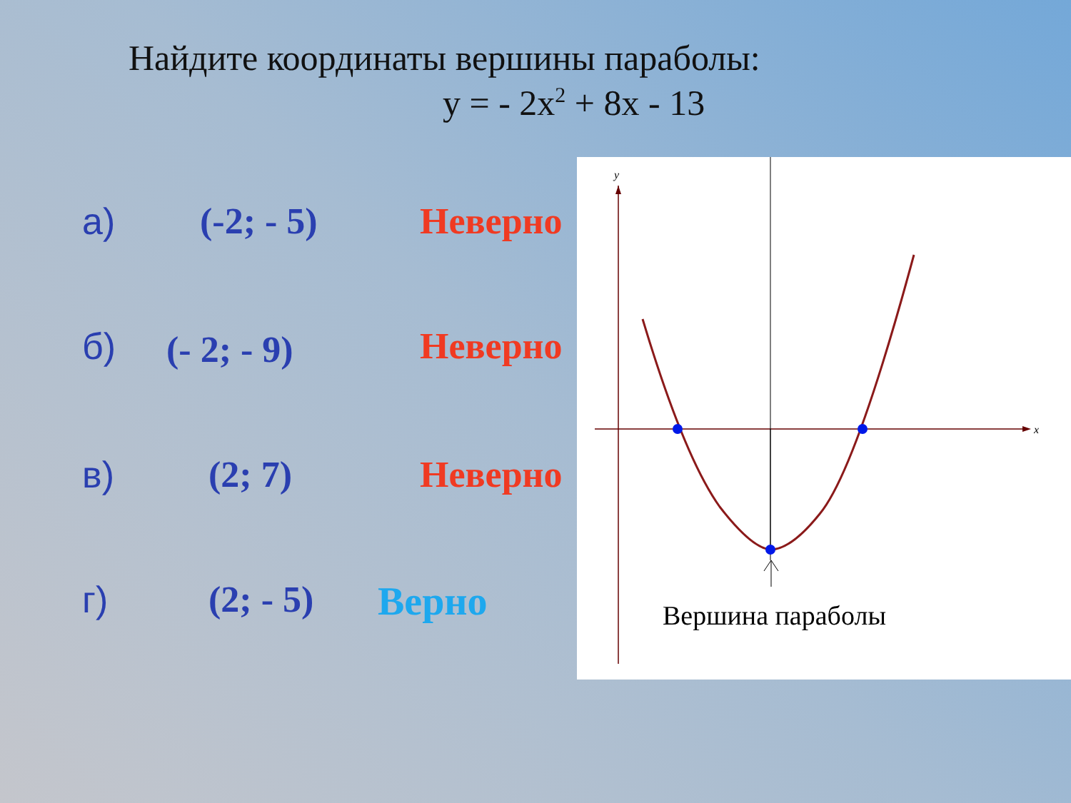Найдите координаты вершины параболы:
y = - 2x<sup>2</sup> + 8x - 13
а) (-2; - 5) Неверно
б) (- 2; - 9) Неверно
в) (2; 7) Неверно
г) (2; - 5) Верно
y
x
Вершина параболы